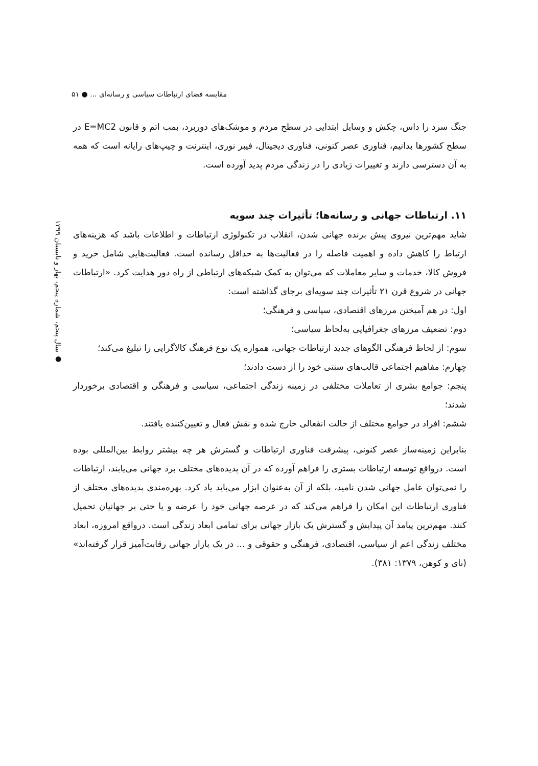مقایسه فضای ارتباطات سیاسی و رسانه‌ای ... ● ۵۱
● سال پنجم، شماره پنجم، بهار و تابستان ۱۳۹۹
جنگ سرد را داس، چکش و وسایل ابتدایی در سطح مردم و موشک‌های دوربرد، بمب اتم و قانون E=MC2 در سطح کشورها بدانیم، فناوری عصر کنونی، فناوری دیجیتال، فیبر نوری، اینترنت و چیپ‌های رایانه است که همه به آن دسترسی دارند و تغییرات زیادی را در زندگی مردم پدید آورده است.
۱۱. ارتباطات جهانی و رسانه‌ها؛ تأثیرات چند سویه
شاید مهم‌ترین نیروی پیش برنده جهانی شدن، انقلاب در تکنولوژی ارتباطات و اطلاعات باشد که هزینه‌های ارتباط را کاهش داده و اهمیت فاصله را در فعالیت‌ها به حداقل رسانده است. فعالیت‌هایی شامل خرید و فروش کالا، خدمات و سایر معاملات که می‌توان به کمک شبکه‌های ارتباطی از راه دور هدایت کرد. «ارتباطات جهانی در شروع قرن ۲۱ تأثیرات چند سویه‌ای برجای گذاشته است:
اول: در هم آمیختن مرزهای اقتصادی، سیاسی و فرهنگی؛
دوم: تضعیف مرزهای جغرافیایی به‌لحاظ سیاسی؛
سوم: از لحاظ فرهنگی الگوهای جدید ارتباطات جهانی، همواره یک نوع فرهنگ کالاگرایی را تبلیغ می‌کند؛
چهارم: مفاهیم اجتماعی قالب‌های سنتی خود را از دست دادند؛
پنجم: جوامع بشری از تعاملات مختلفی در زمینه زندگی اجتماعی، سیاسی و فرهنگی و اقتصادی برخوردار شدند؛
ششم: افراد در جوامع مختلف از حالت انفعالی خارج شده و نقش فعال و تعیین‌کننده یافتند.
بنابراین زمینه‌ساز عصر کنونی، پیشرفت فناوری ارتباطات و گسترش هر چه بیشتر روابط بین‌المللی بوده است. درواقع توسعه ارتباطات بستری را فراهم آورده که در آن پدیده‌های مختلف برد جهانی می‌یابند، ارتباطات را نمی‌توان عامل جهانی شدن نامید، بلکه از آن به‌عنوان ابزار می‌باید یاد کرد. بهره‌مندی پدیده‌های مختلف از فناوری ارتباطات این امکان را فراهم می‌کند که در عرصه جهانی خود را عرضه و یا حتی بر جهانیان تحمیل کنند. مهم‌ترین پیامد آن پیدایش و گسترش یک بازار جهانی برای تمامی ابعاد زندگی است. درواقع امروزه، ابعاد مختلف زندگی اعم از سیاسی، اقتصادی، فرهنگی و حقوقی و ... در یک بازار جهانی رقابت‌آمیز قرار گرفته‌اند» (نای و کوهن، ۱۳۷۹: ۳۸۱).